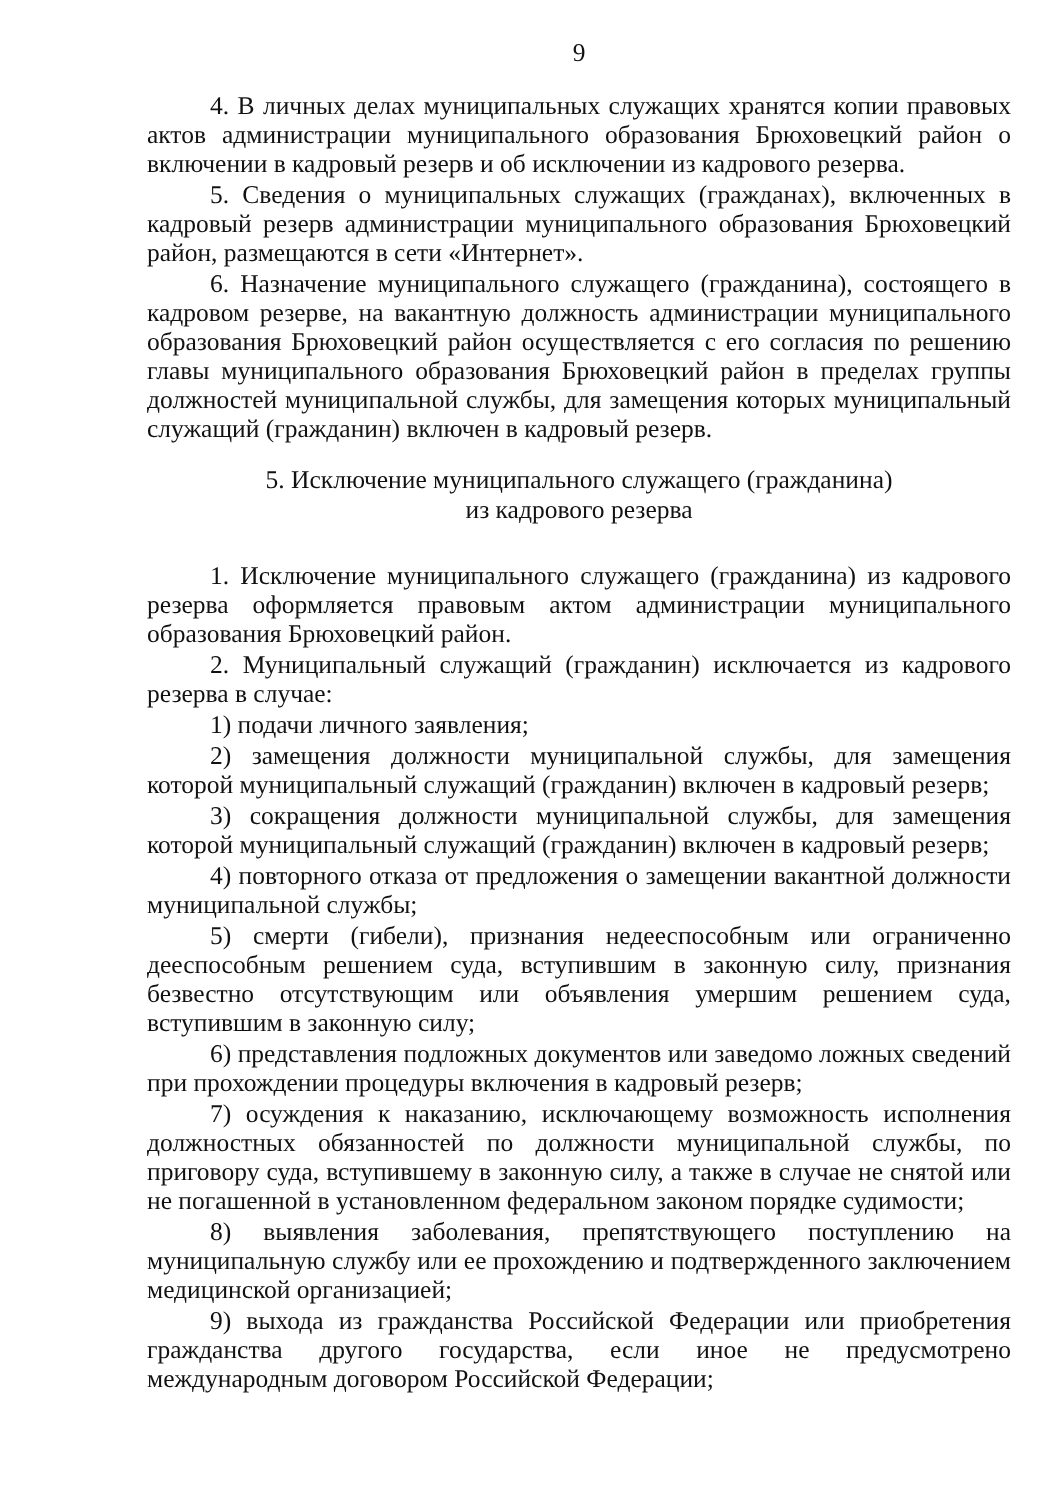9
4. В личных делах муниципальных служащих хранятся копии правовых актов администрации муниципального образования Брюховецкий район о включении в кадровый резерв и об исключении из кадрового резерва.
5. Сведения о муниципальных служащих (гражданах), включенных в кадровый резерв администрации муниципального образования Брюховецкий район, размещаются в сети «Интернет».
6. Назначение муниципального служащего (гражданина), состоящего в кадровом резерве, на вакантную должность администрации муниципального образования Брюховецкий район осуществляется с его согласия по решению главы муниципального образования Брюховецкий район в пределах группы должностей муниципальной службы, для замещения которых муниципальный служащий (гражданин) включен в кадровый резерв.
5. Исключение муниципального служащего (гражданина)
из кадрового резерва
1. Исключение муниципального служащего (гражданина) из кадрового резерва оформляется правовым актом администрации муниципального образования Брюховецкий район.
2. Муниципальный служащий (гражданин) исключается из кадрового резерва в случае:
1) подачи личного заявления;
2) замещения должности муниципальной службы, для замещения которой муниципальный служащий (гражданин) включен в кадровый резерв;
3) сокращения должности муниципальной службы, для замещения которой муниципальный служащий (гражданин) включен в кадровый резерв;
4) повторного отказа от предложения о замещении вакантной должности муниципальной службы;
5) смерти (гибели), признания недееспособным или ограниченно дееспособным решением суда, вступившим в законную силу, признания безвестно отсутствующим или объявления умершим решением суда, вступившим в законную силу;
6) представления подложных документов или заведомо ложных сведений при прохождении процедуры включения в кадровый резерв;
7) осуждения к наказанию, исключающему возможность исполнения должностных обязанностей по должности муниципальной службы, по приговору суда, вступившему в законную силу, а также в случае не снятой или не погашенной в установленном федеральном законом порядке судимости;
8) выявления заболевания, препятствующего поступлению на муниципальную службу или ее прохождению и подтвержденного заключением медицинской организацией;
9) выхода из гражданства Российской Федерации или приобретения гражданства другого государства, если иное не предусмотрено международным договором Российской Федерации;